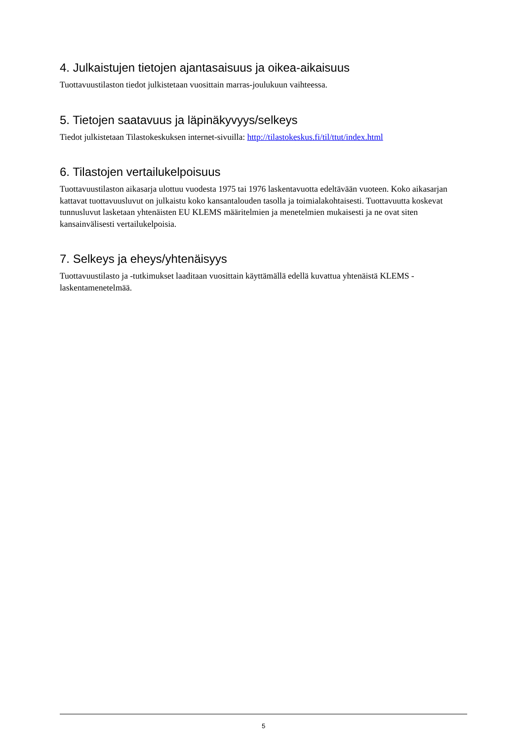4. Julkaistujen tietojen ajantasaisuus ja oikea-aikaisuus
Tuottavuustilaston tiedot julkistetaan vuosittain marras-joulukuun vaihteessa.
5. Tietojen saatavuus ja läpinäkyvyys/selkeys
Tiedot julkistetaan Tilastokeskuksen internet-sivuilla: http://tilastokeskus.fi/til/ttut/index.html
6. Tilastojen vertailukelpoisuus
Tuottavuustilaston aikasarja ulottuu vuodesta 1975 tai 1976 laskentavuotta edeltävään vuoteen. Koko aikasarjan kattavat tuottavuusluvut on julkaistu koko kansantalouden tasolla ja toimialakohtaisesti. Tuottavuutta koskevat tunnusluvut lasketaan yhtenäisten EU KLEMS määritelmien ja menetelmien mukaisesti ja ne ovat siten kansainvälisesti vertailukelpoisia.
7. Selkeys ja eheys/yhtenäisyys
Tuottavuustilasto ja -tutkimukset laaditaan vuosittain käyttämällä edellä kuvattua yhtenäistä KLEMS -laskentamenetelmää.
5